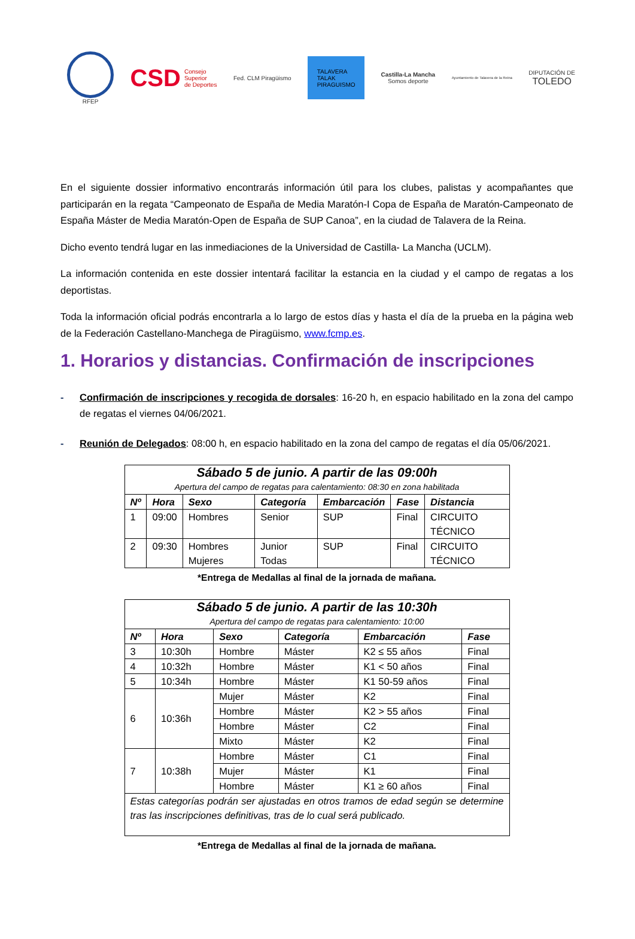RFEP
CSD Consejo
Superior
de Deportes
Fed. CLM Piragüismo
TALAVERA
TALAK
PIRAGUISMO
Castilla-La Mancha
Somos deporte
Ayuntamiento de Talavera de la Reina
DIPUTACIÓN DE
TOLEDO
En el siguiente dossier informativo encontrarás información útil para los clubes, palistas y acompañantes que participarán en la regata “Campeonato de España de Media Maratón-I Copa de España de Maratón-Campeonato de España Máster de Media Maratón-Open de España de SUP Canoa”, en la ciudad de Talavera de la Reina.
Dicho evento tendrá lugar en las inmediaciones de la Universidad de Castilla- La Mancha (UCLM).
La información contenida en este dossier intentará facilitar la estancia en la ciudad y el campo de regatas a los deportistas.
Toda la información oficial podrás encontrarla a lo largo de estos días y hasta el día de la prueba en la página web de la Federación Castellano-Manchega de Piragüismo, www.fcmp.es.
1. Horarios y distancias. Confirmación de inscripciones
- Confirmación de inscripciones y recogida de dorsales: 16-20 h, en espacio habilitado en la zona del campo de regatas el viernes 04/06/2021.
- Reunión de Delegados: 08:00 h, en espacio habilitado en la zona del campo de regatas el día 05/06/2021.
| Sábado 5 de junio. A partir de las 09:00h | | | | | | |
| --- | --- | --- | --- | --- | --- | --- |
| Apertura del campo de regatas para calentamiento: 08:30 en zona habilitada | | | | | | |
| Nº | Hora | Sexo | Categoría | Embarcación | Fase | Distancia |
| 1 | 09:00 | Hombres | Senior | SUP | Final | CIRCUITO TÉCNICO |
| 2 | 09:30 | Hombres Mujeres | Junior Todas | SUP | Final | CIRCUITO TÉCNICO |
*Entrega de Medallas al final de la jornada de mañana.
| Sábado 5 de junio. A partir de las 10:30h | | | | | |
| --- | --- | --- | --- | --- | --- |
| Apertura del campo de regatas para calentamiento: 10:00 | | | | | |
| Nº | Hora | Sexo | Categoría | Embarcación | Fase |
| 3 | 10:30h | Hombre | Máster | K2 ≤ 55 años | Final |
| 4 | 10:32h | Hombre | Máster | K1 < 50 años | Final |
| 5 | 10:34h | Hombre | Máster | K1 50-59 años | Final |
| 6 | 10:36h | Mujer | Máster | K2 | Final |
| | | Hombre | Máster | K2 > 55 años | Final |
| | | Hombre | Máster | C2 | Final |
| | | Mixto | Máster | K2 | Final |
| 7 | 10:38h | Hombre | Máster | C1 | Final |
| | | Mujer | Máster | K1 | Final |
| | | Hombre | Máster | K1 ≥ 60 años | Final |
| Estas categorías podrán ser ajustadas en otros tramos de edad según se determine tras las inscripciones definitivas, tras de lo cual será publicado. | | | | | |
*Entrega de Medallas al final de la jornada de mañana.